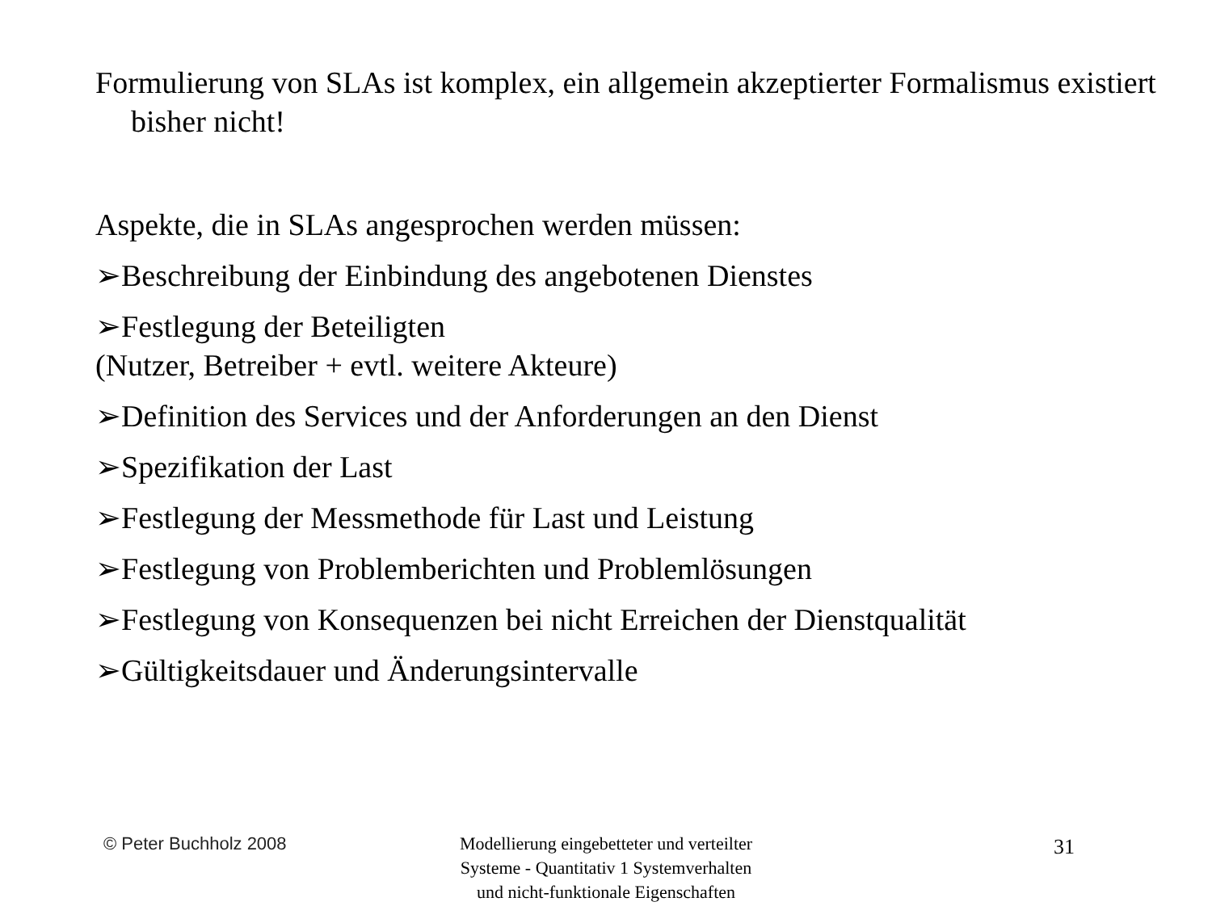Formulierung von SLAs ist komplex, ein allgemein akzeptierter Formalismus existiert bisher nicht!
Aspekte, die in SLAs angesprochen werden müssen:
➢Beschreibung der Einbindung des angebotenen Dienstes
➢Festlegung der Beteiligten
(Nutzer, Betreiber + evtl. weitere Akteure)
➢Definition des Services und der Anforderungen an den Dienst
➢Spezifikation der Last
➢Festlegung der Messmethode für Last und Leistung
➢Festlegung von Problemberichten und Problemlösungen
➢Festlegung von Konsequenzen bei nicht Erreichen der Dienstqualität
➢Gültigkeitsdauer und Änderungsintervalle
© Peter Buchholz 2008
Modellierung eingebetteter und verteilter
Systeme - Quantitativ 1 Systemverhalten
und nicht-funktionale Eigenschaften
31